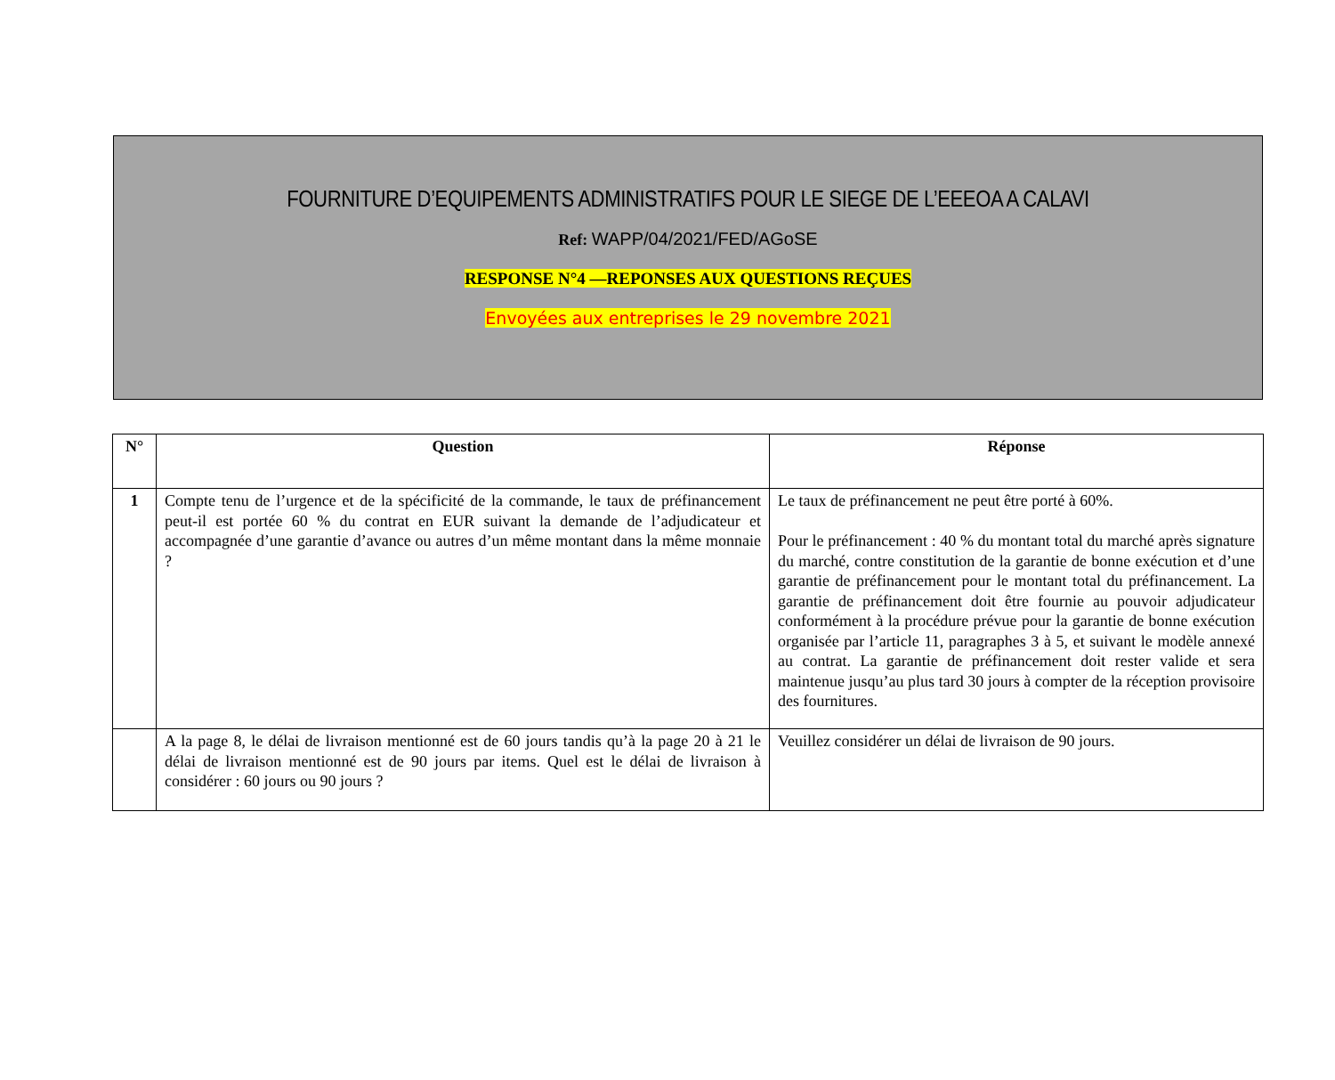FOURNITURE D’EQUIPEMENTS ADMINISTRATIFS POUR LE SIEGE DE L’EEEOA A CALAVI
Ref: WAPP/04/2021/FED/AGoSE
RESPONSE N°4 —REPONSES AUX QUESTIONS REÇUES
Envoyées aux entreprises le 29 novembre 2021
| N° | Question | Réponse |
| --- | --- | --- |
| 1 | Compte tenu de l’urgence et de la spécificité de la commande, le taux de préfinancement peut-il est portée 60 % du contrat en EUR suivant la demande de l’adjudicateur et accompagnée d’une garantie d’avance ou autres d’un même montant dans la même monnaie ? | Le taux de préfinancement ne peut être porté à 60%. Pour le préfinancement : 40 % du montant total du marché après signature du marché, contre constitution de la garantie de bonne exécution et d’une garantie de préfinancement pour le montant total du préfinancement. La garantie de préfinancement doit être fournie au pouvoir adjudicateur conformément à la procédure prévue pour la garantie de bonne exécution organisée par l’article 11, paragraphes 3 à 5, et suivant le modèle annexé au contrat. La garantie de préfinancement doit rester valide et sera maintenue jusqu’au plus tard 30 jours à compter de la réception provisoire des fournitures. |
| | A la page 8, le délai de livraison mentionné est de 60 jours tandis qu’à la page 20 à 21 le délai de livraison mentionné est de 90 jours par items. Quel est le délai de livraison à considérer : 60 jours ou 90 jours ? | Veuillez considérer un délai de livraison de 90 jours. |